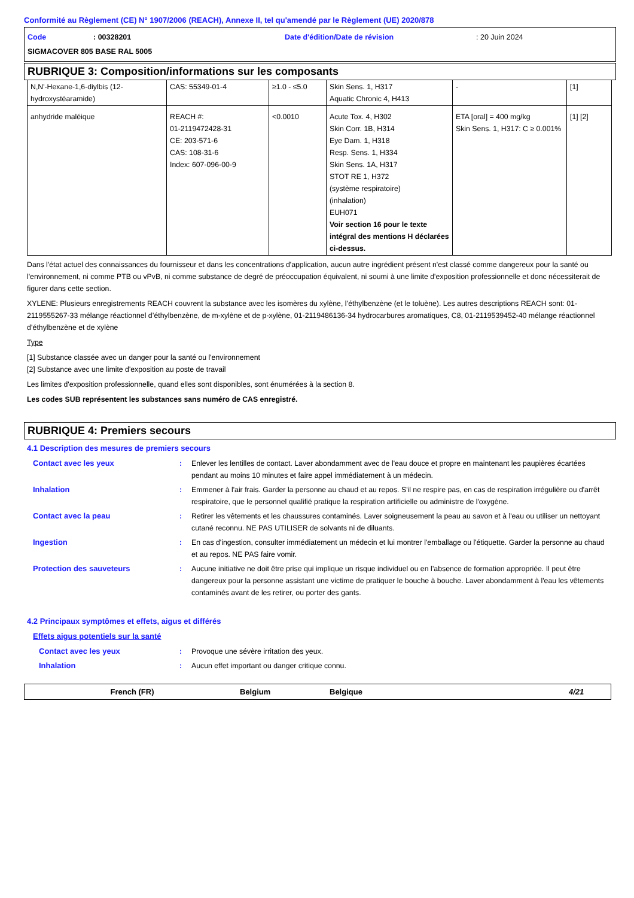Conformité au Règlement (CE) N° 1907/2006 (REACH), Annexe II, tel qu'amendé par le Règlement (UE) 2020/878
Code: 00328201 Date d'édition/Date de révision: 20 Juin 2024
SIGMACOVER 805 BASE RAL 5005
RUBRIQUE 3: Composition/informations sur les composants
| N,N'-Hexane-1,6-diylbis (12-hydroxystéaramide) | CAS: 55349-01-4 | ≥1.0 - ≤5.0 | Skin Sens. 1, H317 Aquatic Chronic 4, H413 | - | [1] |
| anhydride maléique | REACH #: 01-2119472428-31 CE: 203-571-6 CAS: 108-31-6 Index: 607-096-00-9 | <0.0010 | Acute Tox. 4, H302 Skin Corr. 1B, H314 Eye Dam. 1, H318 Resp. Sens. 1, H334 Skin Sens. 1A, H317 STOT RE 1, H372 (système respiratoire) (inhalation) EUH071 Voir section 16 pour le texte intégral des mentions H déclarées ci-dessus. | ETA [oral] = 400 mg/kg Skin Sens. 1, H317: C ≥ 0.001% | [1] [2] |
Dans l'état actuel des connaissances du fournisseur et dans les concentrations d'application, aucun autre ingrédient présent n'est classé comme dangereux pour la santé ou l'environnement, ni comme PTB ou vPvB, ni comme substance de degré de préoccupation équivalent, ni soumi à une limite d'exposition professionnelle et donc nécessiterait de figurer dans cette section.
XYLENE: Plusieurs enregistrements REACH couvrent la substance avec les isomères du xylène, l’éthylbenzène (et le toluène). Les autres descriptions REACH sont: 01-2119555267-33 mélange réactionnel d’éthylbenzène, de m-xylène et de p-xylène, 01-2119486136-34 hydrocarbures aromatiques, C8, 01-2119539452-40 mélange réactionnel d’éthylbenzène et de xylène
Type
[1] Substance classée avec un danger pour la santé ou l'environnement
[2] Substance avec une limite d'exposition au poste de travail
Les limites d'exposition professionnelle, quand elles sont disponibles, sont énumérées à la section 8.
Les codes SUB représentent les substances sans numéro de CAS enregistré.
RUBRIQUE 4: Premiers secours
4.1 Description des mesures de premiers secours
Contact avec les yeux: Enlever les lentilles de contact. Laver abondamment avec de l'eau douce et propre en maintenant les paupières écartées pendant au moins 10 minutes et faire appel immédiatement à un médecin.
Inhalation: Emmener à l'air frais. Garder la personne au chaud et au repos. S'il ne respire pas, en cas de respiration irrégulière ou d'arrêt respiratoire, que le personnel qualifié pratique la respiration artificielle ou administre de l'oxygène.
Contact avec la peau: Retirer les vêtements et les chaussures contaminés. Laver soigneusement la peau au savon et à l'eau ou utiliser un nettoyant cutané reconnu. NE PAS UTILISER de solvants ni de diluants.
Ingestion: En cas d'ingestion, consulter immédiatement un médecin et lui montrer l'emballage ou l'étiquette. Garder la personne au chaud et au repos. NE PAS faire vomir.
Protection des sauveteurs: Aucune initiative ne doit être prise qui implique un risque individuel ou en l’absence de formation appropriée. Il peut être dangereux pour la personne assistant une victime de pratiquer le bouche à bouche. Laver abondamment à l'eau les vêtements contaminés avant de les retirer, ou porter des gants.
4.2 Principaux symptômes et effets, aigus et différés
Effets aigus potentiels sur la santé
Contact avec les yeux: Provoque une sévère irritation des yeux.
Inhalation: Aucun effet important ou danger critique connu.
French (FR) Belgium Belgique 4/21